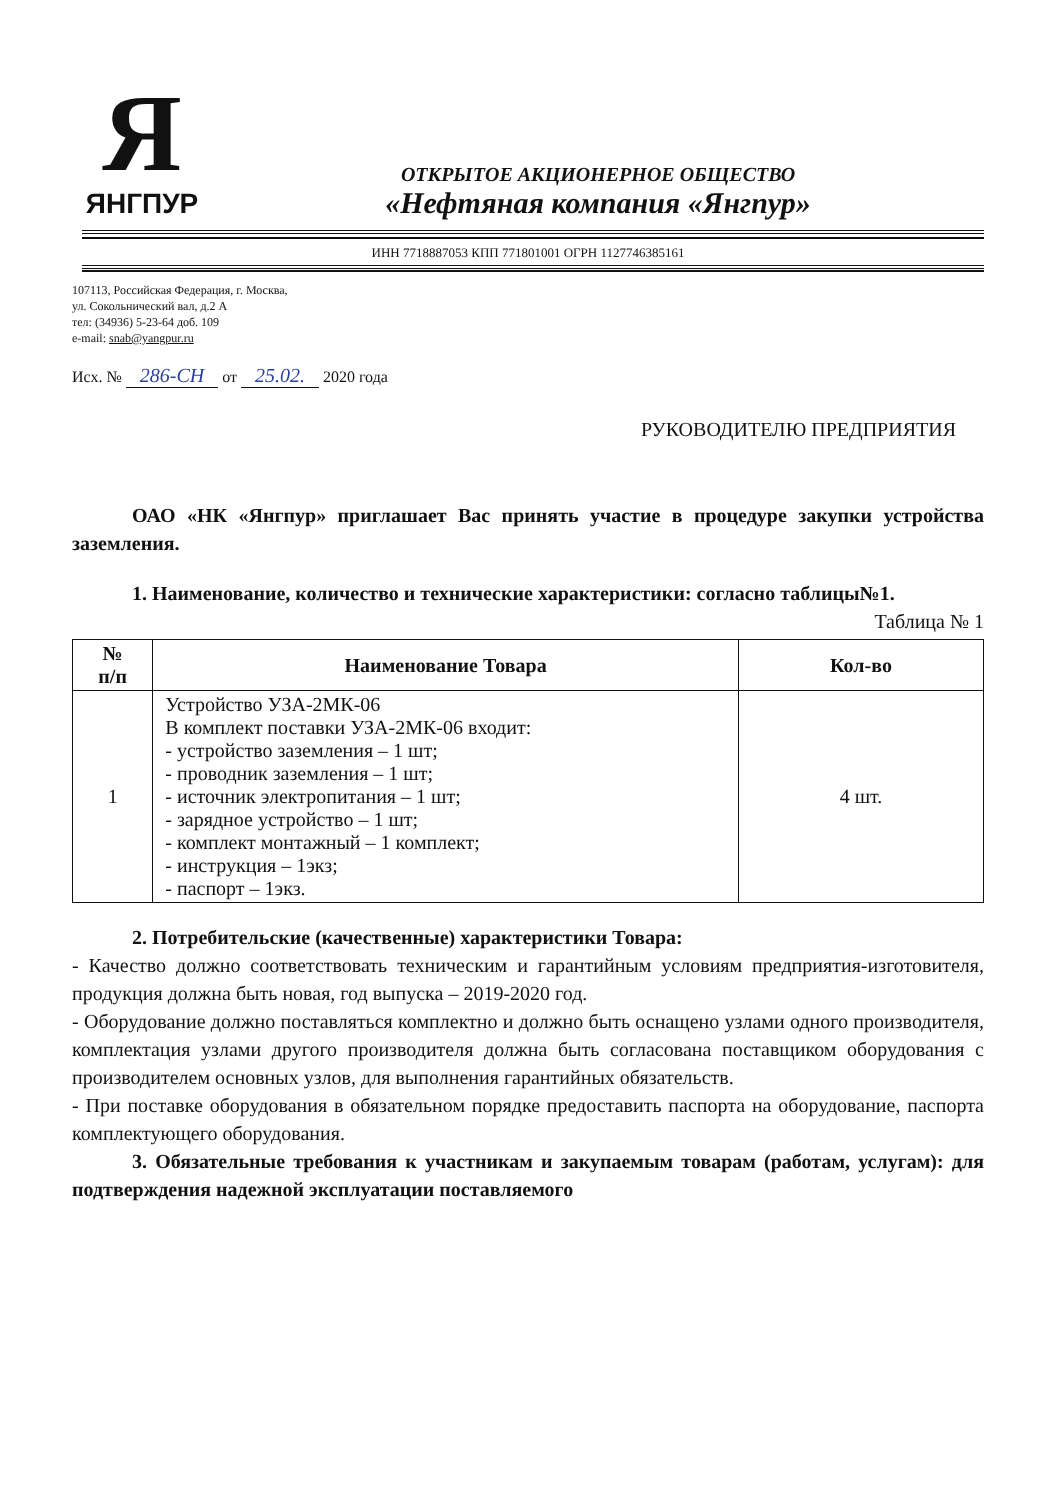Я
ЯНГПУР
ОТКРЫТОЕ АКЦИОНЕРНОЕ ОБЩЕСТВО
«Нефтяная компания «Янгпур»
ИНН 7718887053 КПП 771801001 ОГРН 1127746385161
107113, Российская Федерация, г. Москва,
ул. Сокольнический вал, д.2 А
тел: (34936) 5-23-64 доб. 109
e-mail: snab@yangpur.ru
Исх. № 286-СН от 25.02. 2020 года
РУКОВОДИТЕЛЮ ПРЕДПРИЯТИЯ
   ОАО «НК «Янгпур» приглашает Вас принять участие в процедуре закупки устройства заземления.
1. Наименование, количество и технические характеристики: согласно таблицы№1.
Таблица № 1
| № п/п | Наименование Товара | Кол-во |
| --- | --- | --- |
| 1 | Устройство УЗА-2МК-06 В комплект поставки УЗА-2МК-06 входит: - устройство заземления – 1 шт; - проводник заземления – 1 шт; - источник электропитания – 1 шт; - зарядное устройство – 1 шт; - комплект монтажный – 1 комплект; - инструкция – 1экз; - паспорт – 1экз. | 4 шт. |
2. Потребительские (качественные) характеристики Товара:
- Качество должно соответствовать техническим и гарантийным условиям предприятия-изготовителя, продукция должна быть новая, год выпуска – 2019-2020 год.
- Оборудование должно поставляться комплектно и должно быть оснащено узлами одного производителя, комплектация узлами другого производителя должна быть согласована поставщиком оборудования с производителем основных узлов, для выполнения гарантийных обязательств.
- При поставке оборудования в обязательном порядке предоставить паспорта на оборудование, паспорта комплектующего оборудования.
   3. Обязательные требования к участникам и закупаемым товарам (работам, услугам): для подтверждения надежной эксплуатации поставляемого